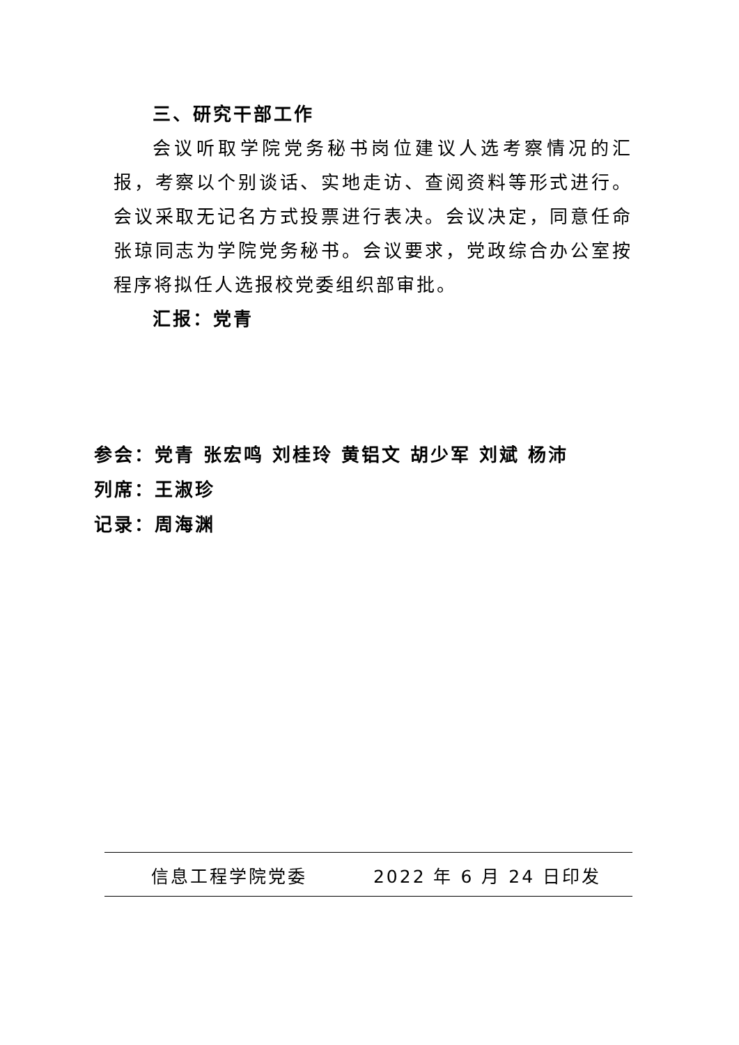三、研究干部工作
会议听取学院党务秘书岗位建议人选考察情况的汇报，考察以个别谈话、实地走访、查阅资料等形式进行。会议采取无记名方式投票进行表决。会议决定，同意任命张琼同志为学院党务秘书。会议要求，党政综合办公室按程序将拟任人选报校党委组织部审批。
汇报：党青
参会：党青 张宏鸣 刘桂玲 黄铝文 胡少军 刘斌 杨沛
列席：王淑珍
记录：周海渊
信息工程学院党委 2022 年 6 月 24 日印发